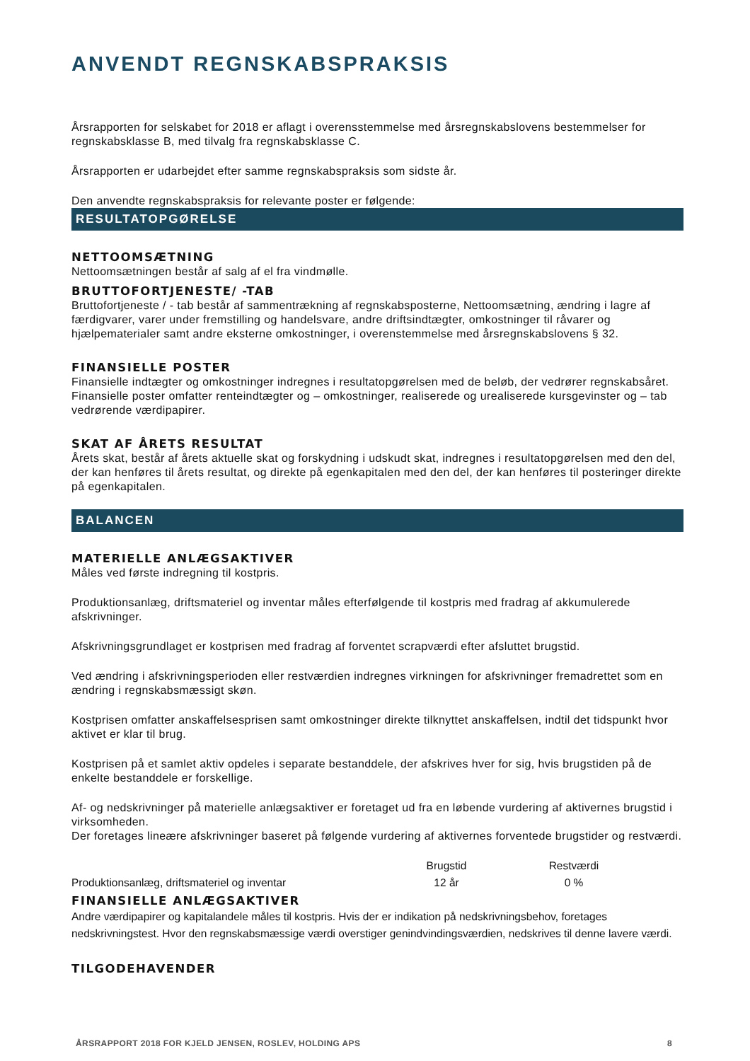ANVENDT REGNSKABSPRAKSIS
Årsrapporten for selskabet for 2018 er aflagt i overensstemmelse med årsregnskabslovens bestemmelser for regnskabsklasse B, med tilvalg fra regnskabsklasse C.
Årsrapporten er udarbejdet efter samme regnskabspraksis som sidste år.
Den anvendte regnskabspraksis for relevante poster er følgende:
RESULTATOPGØRELSE
NETTOOMSÆTNING
Nettoomsætningen består af salg af el fra vindmølle.
BRUTTOFORTJENESTE/ -TAB
Bruttofortjeneste / - tab består af sammentrækning af regnskabsposterne, Nettoomsætning, ændring i lagre af færdigvarer, varer under fremstilling og handelsvare, andre driftsindtægter, omkostninger til råvarer og hjælpematerialer samt andre eksterne omkostninger, i overenstemmelse med årsregnskabslovens § 32.
FINANSIELLE POSTER
Finansielle indtægter og omkostninger indregnes i resultatopgørelsen med de beløb, der vedrører regnskabsåret. Finansielle poster omfatter renteindtægter og – omkostninger, realiserede og urealiserede kursgevinster og – tab vedrørende værdipapirer.
SKAT AF ÅRETS RESULTAT
Årets skat, består af årets aktuelle skat og forskydning i udskudt skat, indregnes i resultatopgørelsen med den del, der kan henføres til årets resultat, og direkte på egenkapitalen med den del, der kan henføres til posteringer direkte på egenkapitalen.
BALANCEN
MATERIELLE ANLÆGSAKTIVER
Måles ved første indregning til kostpris.
Produktionsanlæg, driftsmateriel og inventar måles efterfølgende til kostpris med fradrag af akkumulerede afskrivninger.
Afskrivningsgrundlaget er kostprisen med fradrag af forventet scrapværdi efter afsluttet brugstid.
Ved ændring i afskrivningsperioden eller restværdien indregnes virkningen for afskrivninger fremadrettet som en ændring i regnskabsmæssigt skøn.
Kostprisen omfatter anskaffelsesprisen samt omkostninger direkte tilknyttet anskaffelsen, indtil det tidspunkt hvor aktivet er klar til brug.
Kostprisen på et samlet aktiv opdeles i separate bestanddele, der afskrives hver for sig, hvis brugstiden på de enkelte bestanddele er forskellige.
Af- og nedskrivninger på materielle anlægsaktiver er foretaget ud fra en løbende vurdering af aktivernes brugstid i virksomheden.
Der foretages lineære afskrivninger baseret på følgende vurdering af aktivernes forventede brugstider og restværdi.
| | Brugstid | Restværdi | |
| --- | --- | --- | --- |
| Produktionsanlæg, driftsmateriel og inventar | 12 år | 0 % | |
FINANSIELLE ANLÆGSAKTIVER
Andre værdipapirer og kapitalandele måles til kostpris. Hvis der er indikation på nedskrivningsbehov, foretages nedskrivningstest. Hvor den regnskabsmæssige værdi overstiger genindvindingsværdien, nedskrives til denne lavere værdi.
TILGODEHAVENDER
ÅRSRAPPORT 2018 FOR KJELD JENSEN, ROSLEV, HOLDING APS 8